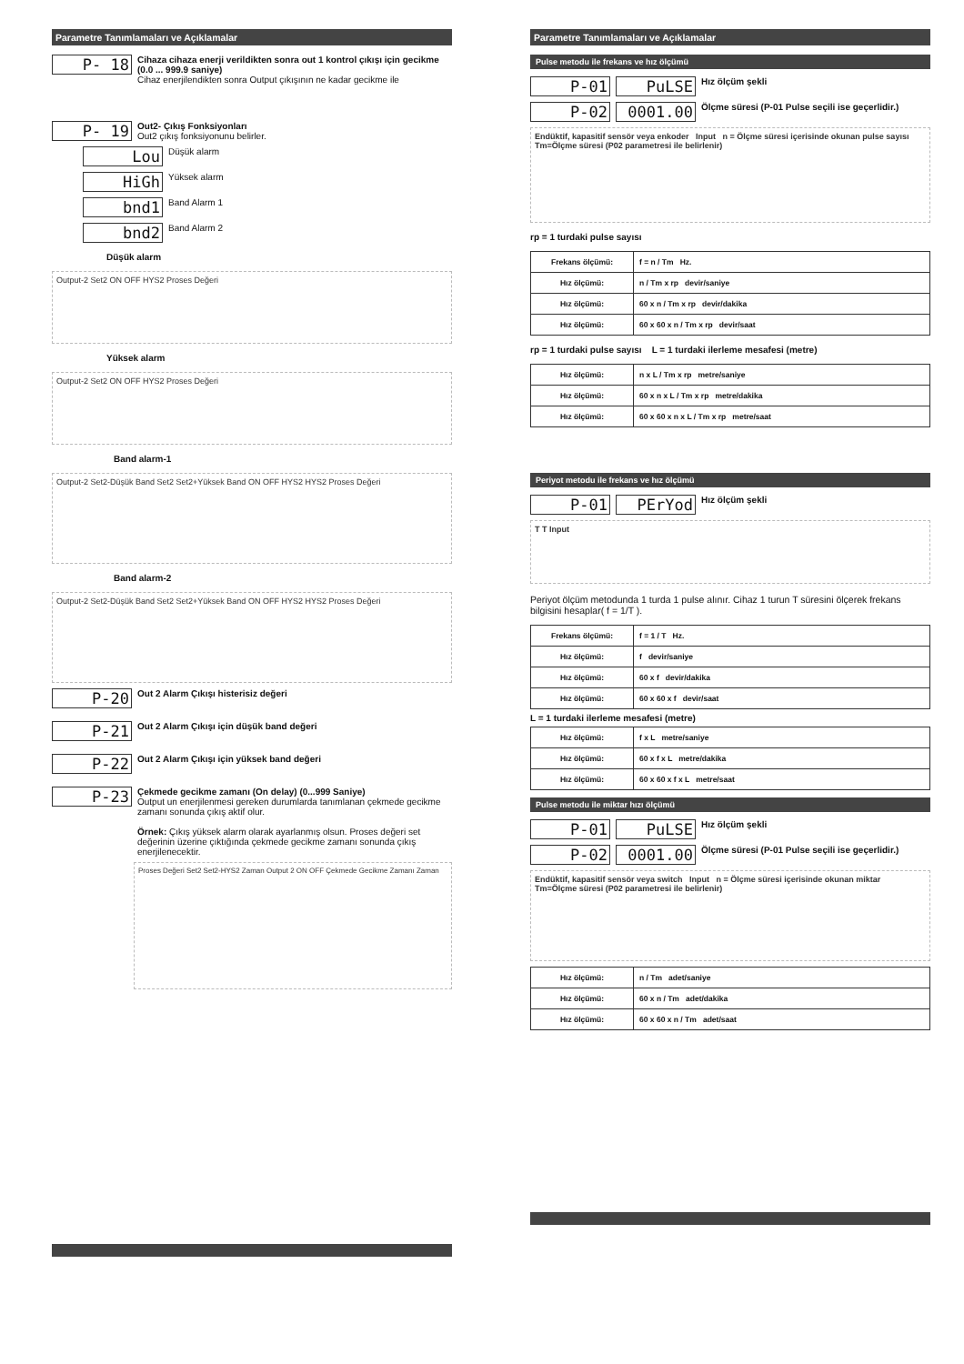Parametre Tanımlamaları ve Açıklamalar
P- 18
Cihaza cihaza enerji verildikten sonra out 1 kontrol çıkışı için gecikme
(0.0 ... 999.9 saniye)
Cihaz enerjilendikten sonra Output çıkışının ne kadar gecikme ile
P- 19
Out2- Çıkış Fonksiyonları
Out2 çıkış fonksiyonunu belirler.
Lou
Düşük alarm
HiGh
Yüksek alarm
bnd1
Band Alarm 1
bnd2
Band Alarm 2
Düşük alarm
Output-2 Set2 ON OFF HYS2 Proses Değeri
Yüksek alarm
Output-2 Set2 ON OFF HYS2 Proses Değeri
Band alarm-1
Output-2 Set2-Düşük Band Set2 Set2+Yüksek Band ON OFF HYS2 HYS2 Proses Değeri
Band alarm-2
Output-2 Set2-Düşük Band Set2 Set2+Yüksek Band ON OFF HYS2 HYS2 Proses Değeri
P-20
Out 2 Alarm Çıkışı histerisiz değeri
P-21
Out 2 Alarm Çıkışı için düşük band değeri
P-22
Out 2 Alarm Çıkışı için yüksek band değeri
P-23
Çekmede gecikme zamanı (On delay) (0...999 Saniye)
Output un enerjilenmesi gereken durumlarda tanımlanan çekmede gecikme zamanı sonunda çıkış aktif olur.
Örnek: Çıkış yüksek alarm olarak ayarlanmış olsun. Proses değeri set değerinin üzerine çıktığında çekmede gecikme zamanı sonunda çıkış enerjilenecektir.
Proses Değeri Set2 Set2-HYS2 Zaman Output 2 ON OFF Çekmede Gecikme Zamanı Zaman
Parametre Tanımlamaları ve Açıklamalar
Pulse metodu ile frekans ve hız ölçümü
P-01 PuLSE
Hız ölçüm şekli
P-02 0001.00
Ölçme süresi (P-01 Pulse seçili ise geçerlidir.)
Endüktif, kapasitif sensör veya enkoder Input n = Ölçme süresi içerisinde okunan pulse sayısı Tm=Ölçme süresi (P02 parametresi ile belirlenir)
rp = 1 turdaki pulse sayısı
| Frekans ölçümü: | f = n / Tm Hz. |
| Hız ölçümü: | n / Tm x rp devir/saniye |
| Hız ölçümü: | 60 x n / Tm x rp devir/dakika |
| Hız ölçümü: | 60 x 60 x n / Tm x rp devir/saat |
rp = 1 turdaki pulse sayısı L = 1 turdaki ilerleme mesafesi (metre)
| Hız ölçümü: | n x L / Tm x rp metre/saniye |
| Hız ölçümü: | 60 x n x L / Tm x rp metre/dakika |
| Hız ölçümü: | 60 x 60 x n x L / Tm x rp metre/saat |
Periyot metodu ile frekans ve hız ölçümü
P-01 PErYod
Hız ölçüm şekli
T T Input
Periyot ölçüm metodunda 1 turda 1 pulse alınır. Cihaz 1 turun T süresini ölçerek frekans bilgisini hesaplar( f = 1/T ).
| Frekans ölçümü: | f = 1 / T Hz. |
| Hız ölçümü: | f devir/saniye |
| Hız ölçümü: | 60 x f devir/dakika |
| Hız ölçümü: | 60 x 60 x f devir/saat |
L = 1 turdaki ilerleme mesafesi (metre)
| Hız ölçümü: | f x L metre/saniye |
| Hız ölçümü: | 60 x f x L metre/dakika |
| Hız ölçümü: | 60 x 60 x f x L metre/saat |
Pulse metodu ile miktar hızı ölçümü
P-01 PuLSE
Hız ölçüm şekli
P-02 0001.00
Ölçme süresi (P-01 Pulse seçili ise geçerlidir.)
Endüktif, kapasitif sensör veya switch Input n = Ölçme süresi içerisinde okunan miktar Tm=Ölçme süresi (P02 parametresi ile belirlenir)
| Hız ölçümü: | n / Tm adet/saniye |
| Hız ölçümü: | 60 x n / Tm adet/dakika |
| Hız ölçümü: | 60 x 60 x n / Tm adet/saat |